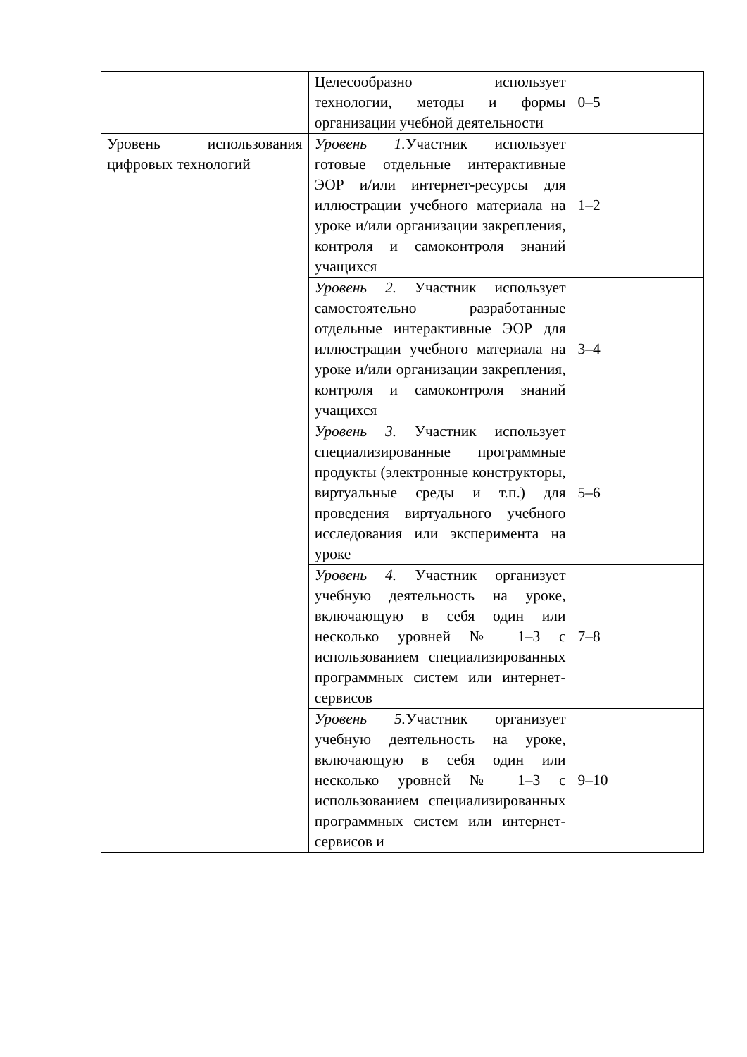| | Целесообразно использует технологии, методы и формы организации учебной деятельности | 0–5 |
| Уровень использования цифровых технологий | Уровень 1. Участник использует готовые отдельные интерактивные ЭОР и/или интернет-ресурсы для иллюстрации учебного материала на уроке и/или организации закрепления, контроля и самоконтроля знаний учащихся | 1–2 |
| | Уровень 2. Участник использует самостоятельно разработанные отдельные интерактивные ЭОР для иллюстрации учебного материала на уроке и/или организации закрепления, контроля и самоконтроля знаний учащихся | 3–4 |
| | Уровень 3. Участник использует специализированные программные продукты (электронные конструкторы, виртуальные среды и т.п.) для проведения виртуального учебного исследования или эксперимента на уроке | 5–6 |
| | Уровень 4. Участник организует учебную деятельность на уроке, включающую в себя один или несколько уровней № 1–3 с использованием специализированных программных систем или интернет-сервисов | 7–8 |
| | Уровень 5. Участник организует учебную деятельность на уроке, включающую в себя один или несколько уровней № 1–3 с использованием специализированных программных систем или интернет-сервисов и | 9–10 |